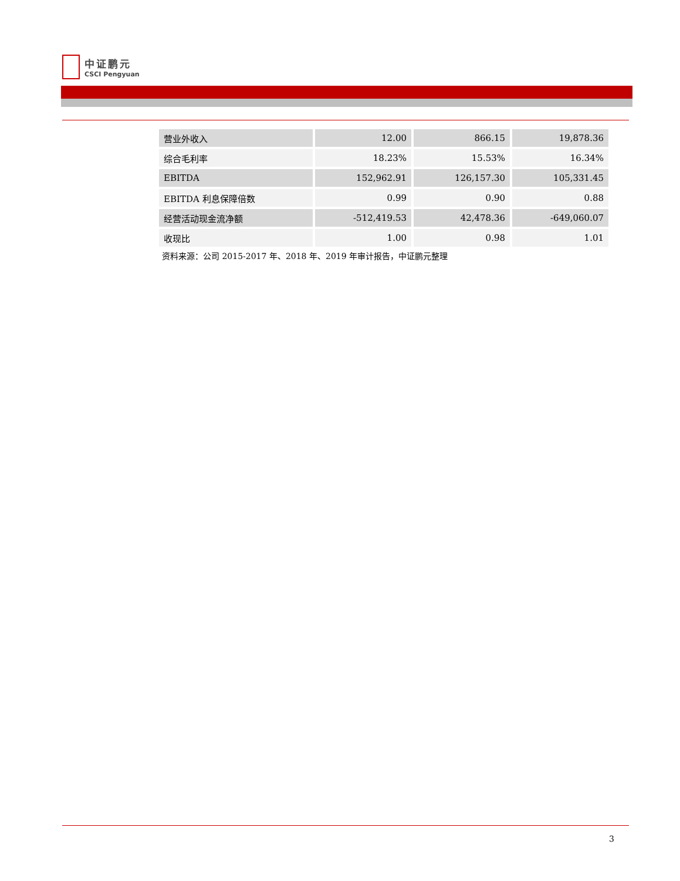中证鹏元
CSCI Pengyuan
| 营业外收入 | 12.00 | 866.15 | 19,878.36 |
| 综合毛利率 | 18.23% | 15.53% | 16.34% |
| EBITDA | 152,962.91 | 126,157.30 | 105,331.45 |
| EBITDA 利息保障倍数 | 0.99 | 0.90 | 0.88 |
| 经营活动现金流净额 | -512,419.53 | 42,478.36 | -649,060.07 |
| 收现比 | 1.00 | 0.98 | 1.01 |
资料来源：公司 2015-2017 年、2018 年、2019 年审计报告，中证鹏元整理
3